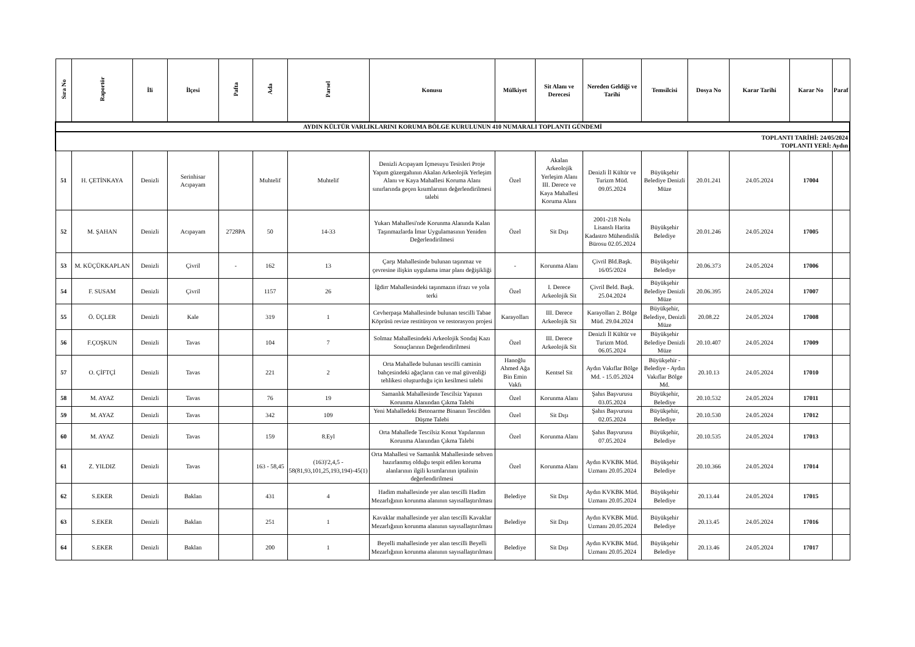| AYDIN KÜLTÜR VARLIKLARINI KORUMA BÖLGE KURULUNUN 410 NUMARALI TOPLANTI GÜNDEMİ | | | | | | | | | | | | | | | |
| TOPLANTI TARİHİ: 24/05/2024 TOPLANTI YERİ: Aydın | | | | | | | | | | | | | | | |
| Sıra No | Raportör | İli | İlçesi | Pafta | Ada | Parsel | Konusu | Mülkiyet | Sit Alanı ve Derecesi | Nereden Geldiği ve Tarihi | Temsilcisi | Dosya No | Karar Tarihi | Karar No | Paraf |
| 51 | H. ÇETİNKAYA | Denizli | Serinhisar Acıpayam | | Muhtelif | Muhtelif | Denizli Acıpayam İçmesuyu Tesisleri Proje Yapım güzergahının Akalan Arkeolojik Yerleşim Alanı ve Kaya Mahallesi Koruma Alanı sınırlarında geçen kısımlarının değerlendirilmesi talebi | Özel | Akalan Arkeolojik Yerleşim Alanı III. Derece ve Kaya Mahallesi Koruma Alanı | Denizli İl Kültür ve Turizm Müd. 09.05.2024 | Büyükşehir Belediye Denizli Müze | 20.01.241 | 24.05.2024 | 17004 | |
| 52 | M. ŞAHAN | Denizli | Acıpayam | 2728PA | 50 | 14-33 | Yukarı Mahallesi'nde Korunma Alanında Kalan Taşınmazlarda İmar Uygulamasının Yeniden Değerlendirilmesi | Özel | Sit Dışı | 2001-218 Nolu Lisanslı Harita Kadastro Mühendislik Bürosu 02.05.2024 | Büyükşehir Belediye | 20.01.246 | 24.05.2024 | 17005 | |
| 53 | M. KÜÇÜKKAPLAN | Denizli | Çivril | - | 162 | 13 | Çarşı Mahallesinde bulunan taşınmaz ve çevresine ilişkin uygulama imar planı değişikliği | - | Korunma Alanı | Çivril Bld.Başk. 16/05/2024 | Büyükşehir Belediye | 20.06.373 | 24.05.2024 | 17006 | |
| 54 | F. SUSAM | Denizli | Çivril | | 1157 | 26 | İğdirr Mahallesindeki taşınmazın ifrazı ve yola terki | Özel | I. Derece Arkeolojik Sit | Çivril Beld. Başk. 25.04.2024 | Büyükşehir Belediye Denizli Müze | 20.06.395 | 24.05.2024 | 17007 | |
| 55 | Ö. ÜÇLER | Denizli | Kale | | 319 | 1 | Cevherpaşa Mahallesinde bulunan tescilli Tabae Köprüsü revize restitüsyon ve restorasyon projesi | Karayolları | III. Derece Arkeolojik Sit | Karayolları 2. Bölge Müd. 29.04.2024 | Büyükşehir, Belediye, Denizli Müze | 20.08.22 | 24.05.2024 | 17008 | |
| 56 | F.ÇOŞKUN | Denizli | Tavas | | 104 | 7 | Solmaz Mahallesindeki Arkeolojik Sondaj Kazı Sonuçlarının Değerlendirilmesi | Özel | III. Derece Arkeolojik Sit | Denizli İl Kültür ve Turizm Müd. 06.05.2024 | Büyükşehir Belediye Denizli Müze | 20.10.407 | 24.05.2024 | 17009 | |
| 57 | O. ÇİFTÇİ | Denizli | Tavas | | 221 | 2 | Orta Mahallede bulunan tescilli caminin bahçesindeki ağaçların can ve mal güvenliği tehlikesi oluşturduğu için kesilmesi talebi | Hanoğlu Ahmed Ağa Bin Emin Vakfı | Kentsel Sit | Aydın Vakıflar Bölge Md. - 15.05.2024 | Büyükşehir - Belediye - Aydın Vakıflar Bölge Md. | 20.10.13 | 24.05.2024 | 17010 | |
| 58 | M. AYAZ | Denizli | Tavas | | 76 | 19 | Samanlık Mahallesinde Tescilsiz Yapının Korunma Alanından Çıkma Talebi | Özel | Korunma Alanı | Şahıs Başvurusu 03.05.2024 | Büyükşehir, Belediye | 20.10.532 | 24.05.2024 | 17011 | |
| 59 | M. AYAZ | Denizli | Tavas | | 342 | 109 | Yeni Mahalledeki Betonarme Binanın Tescilden Düşme Talebi | Özel | Sit Dışı | Şahıs Başvurusu 02.05.2024 | Büyükşehir, Belediye | 20.10.530 | 24.05.2024 | 17012 | |
| 60 | M. AYAZ | Denizli | Tavas | | 159 | 8.Eyl | Orta Mahallede Tescilsiz Konut Yapılarının Korunma Alanından Çıkma Talebi | Özel | Korunma Alanı | Şahıs Başvurusu 07.05.2024 | Büyükşehir, Belediye | 20.10.535 | 24.05.2024 | 17013 | |
| 61 | Z. YILDIZ | Denizli | Tavas | | 163 - 58,45 | (163)'2,4,5 - 58(81,93,101,25,193,194)-45(1) | Orta Mahallesi ve Samanlık Mahallesinde sehven hazırlanmış olduğu tespit edilen koruma alanlarının ilgili kısımlarının iptalinin değerlendirilmesi | Özel | Korunma Alanı | Aydın KVKBK Müd. Uzmanı 20.05.2024 | Büyükşehir Belediye | 20.10.366 | 24.05.2024 | 17014 | |
| 62 | S.EKER | Denizli | Baklan | | 431 | 4 | Hadim mahallesinde yer alan tescilli Hadim Mezarlığının korunma alanının sayısallaştırılması | Belediye | Sit Dışı | Aydın KVKBK Müd. Uzmanı 20.05.2024 | Büyükşehir Belediye | 20.13.44 | 24.05.2024 | 17015 | |
| 63 | S.EKER | Denizli | Baklan | | 251 | 1 | Kavaklar mahallesinde yer alan tescilli Kavaklar Mezarlığının korunma alanının sayısallaştırılması | Belediye | Sit Dışı | Aydın KVKBK Müd. Uzmanı 20.05.2024 | Büyükşehir Belediye | 20.13.45 | 24.05.2024 | 17016 | |
| 64 | S.EKER | Denizli | Baklan | | 200 | 1 | Beyelli mahallesinde yer alan tescilli Beyelli Mezarlığının korunma alanının sayısallaştırılması | Belediye | Sit Dışı | Aydın KVKBK Müd. Uzmanı 20.05.2024 | Büyükşehir Belediye | 20.13.46 | 24.05.2024 | 17017 | |